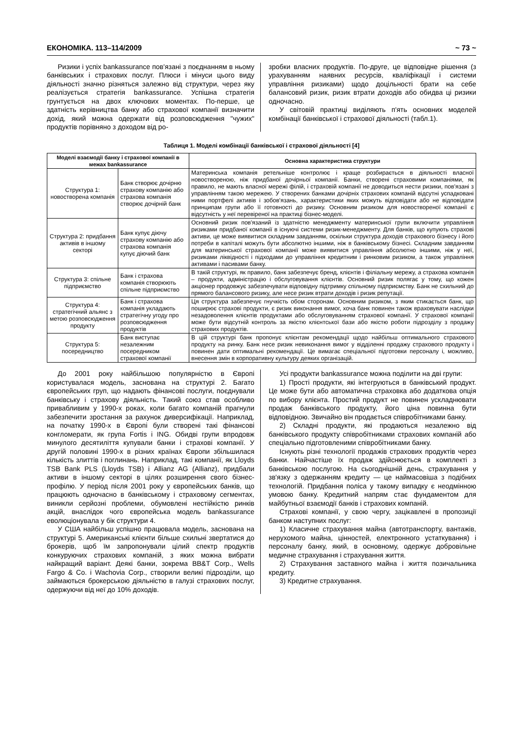ЕКОНОМІКА. 113–114/2009 ~ 73 ~
Ризики і успіх bankassurance пов'язані з поєднанням в ньому банківських і страхових послуг. Плюси і мінуси цього виду діяльності значно різняться залежно від структури, через яку реалізується стратегія bankassurance. Успішна стратегія грунтується на двох ключових моментах. По-перше, це здатність керівництва банку або страхової компанії визначити дохід, який можна одержати від розповсюдження "чужих" продуктів порівняно з доходом від ро-
зробки власних продуктів. По-друге, це відповідне рішення (з урахуванням наявних ресурсів, кваліфікації і системи управління ризиками) щодо доцільності брати на себе балансовий ризик, ризик втрати доходів або обидва ці ризики одночасно.
У світовій практиці виділяють п'ять основних моделей комбінації банківської і страхової діяльності (табл.1).
Таблиця 1. Моделі комбінації банківської і страхової діяльності [4]
| Моделі взаємодії банку і страхової компанії в межах bankassurance | | Основна характеристика структури |
| --- | --- | --- |
| Структура 1: новостворена компанія | Банк створює дочірню страхову компанію або страхова компанія створює дочірній банк | Материнська компанія ретельніше контролює і краще розбирається в діяльності власної новоствореною, ніж придбаної дочірньої компанії. Банки, створені страховими компаніями, як правило, не мають власної мережі філій, і страховій компанії не доводиться нести ризики, пов'язані з управлінням такою мережею. У створених банками дочірніх страхових компаній відсутні успадковані ними портфелі активів і зобов'язань, характеристики яких можуть відповідати або не відповідати принципам групи або її готовності до ризику. Основним ризиком для новоствореної компанії є відсутність у неї перевіреної на практиці бізнес-моделі. |
| Структура 2: придбання активів в іншому секторі | Банк купує діючу страхову компанію або страхова компанія купує діючий банк | Основний ризик пов'язаний із здатністю менеджменту материнської групи включити управління ризиками придбаної компанії в існуючі системи ризик-менеджменту. Для банків, що купують страхові активи, це може виявитися складним завданням, оскільки структура доходів страхового бізнесу і його потреби в капіталі можуть бути абсолютно іншими, ніж в банківському бізнесі. Складним завданням для материнської страхової компанії може виявитися управління абсолютно іншими, ніж у неї, ризиками ліквідності і підходами до управління кредитним і ринковим ризиком, а також управління активами і пасивами банку. |
| Структура 3: спільне підприємство | Банк і страхова компанія створюють спільне підприємство | В такій структурі, як правило, банк забезпечує бренд, клієнтів і філіальну мережу, а страхова компанія – продукти, адміністрацію і обслуговування клієнтів. Основний ризик полягає у тому, що кожен акціонер продовжує забезпечувати відповідну підтримку спільному підприємству. Банк не схильний до прямого балансового ризику, але несе ризик втрати доходів і ризик репутації. |
| Структура 4: стратегічний альянс з метою розповсюдження продукту | Банк і страхова компанія укладають стратегічну угоду про розповсюдження продуктів | Ця структура забезпечує гнучкість обом сторонам. Основним ризиком, з яким стикається банк, що поширює страхові продукти, є ризик виконання вимог, хоча банк повинен також враховувати наслідки незадоволення клієнтів продуктами або обслуговуванням страхової компанії. У страхової компанії може бути відсутній контроль за якістю клієнтської бази або якістю роботи підрозділу з продажу страхових продуктів. |
| Структура 5: посередництво | Банк виступає незалежним посередником страхової компанії | В цій структурі банк пропонує клієнтам рекомендації щодо найбільш оптимального страхового продукту на ринку. Банк несе ризик невиконання вимог у відділенні продажу страхового продукту і повинен дати оптимальні рекомендації. Це вимагає спеціальної підготовки персоналу і, можливо, внесення змін в корпоративну культуру деяких організацій. |
До 2001 року найбільшою популярністю в Європі користувалася модель, заснована на структурі 2. Багато європейських груп, що надають фінансові послуги, поєднували банківську і страхову діяльність. Такий союз став особливо привабливим у 1990-х роках, коли багато компаній прагнули забезпечити зростання за рахунок диверсифікації. Наприклад, на початку 1990-х в Європі були створені такі фінансові конгломерати, як група Fortis і ING. Обидві групи впродовж минулого десятиліття купували банки і страхові компанії. У другій половині 1990-х в різних країнах Європи збільшилася кількість злиттів і поглинань. Наприклад, такі компанії, як Lloyds TSB Bank PLS (Lloyds TSB) і Allianz AG (Allianz), придбали активи в іншому секторі в цілях розширення свого бізнес-профілю. У період після 2001 року у європейських банків, що працюють одночасно в банківському і страховому сегментах, виникли серйозні проблеми, обумовлені нестійкістю ринків акцій, внаслідок чого європейська модель bankassurance еволюціонувала у бік структури 4.
У США найбільш успішно працювала модель, заснована на структурі 5. Американські клієнти більше схильні звертатися до брокерів, щоб їм запропонували цілий спектр продуктів конкуруючих страхових компаній, з яких можна вибрати найкращий варіант. Деякі банки, зокрема BB&T Corp., Wells Fargo & Co. і Wachovia Corp., створили великі підрозділи, що займаються брокерською діяльністю в галузі страхових послуг, одержуючи від неї до 10% доходів.
Усі продукти bankassurance можна поділити на дві групи:
1) Прості продукти, які інтегруються в банківський продукт. Це може бути або автоматична страховка або додаткова опція по вибору клієнта. Простий продукт не повинен ускладнювати продаж банківського продукту, його ціна повинна бути відповідною. Звичайно він продається співробітниками банку.
2) Складні продукти, які продаються незалежно від банківського продукту співробітниками страхових компаній або спеціально підготовленими співробітниками банку.
Існують різні технології продажів страхових продуктів через банки. Найчастіше їх продаж здійснюється в комплекті з банківською послугою. На сьогоднішній день, страхування у зв'язку з одержанням кредиту — це наймасовіша з подібних технологій. Придбання поліса у такому випадку є неодмінною умовою банку. Кредитний напрям стає фундаментом для майбутньої взаємодії банків і страхових компаній.
Страхові компанії, у свою чергу, зацікавлені в пропозиції банком наступних послуг:
1) Класичне страхування майна (автотранспорту, вантажів, нерухомого майна, цінностей, електронного устаткування) і персоналу банку, який, в основному, одержує добровільне медичне страхування і страхування життя.
2) Страхування заставного майна і життя позичальника кредиту.
3) Кредитне страхування.